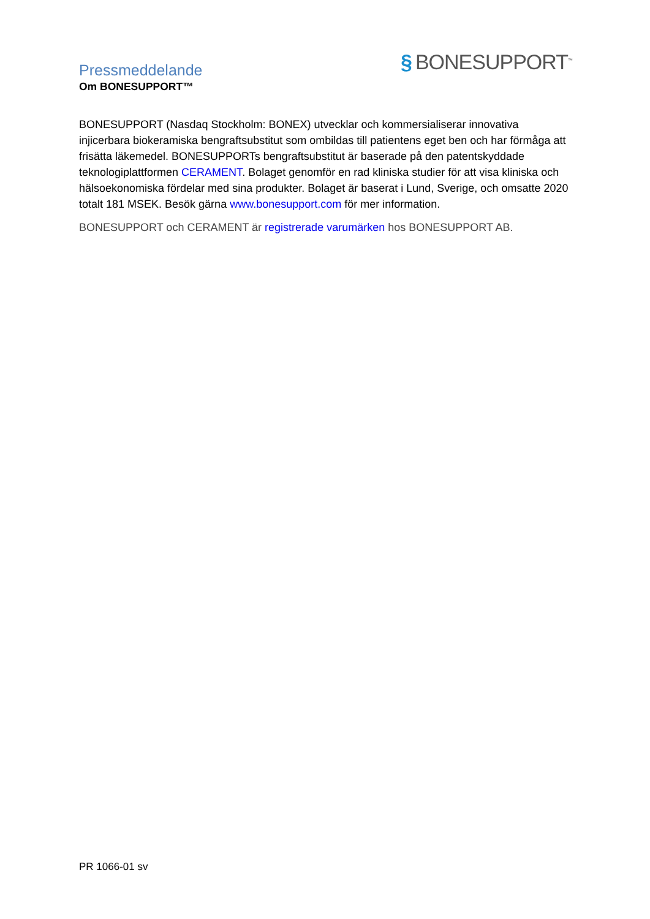Pressmeddelande
Om BONESUPPORT™
§ BONESUPPORT<sup>™</sup>
BONESUPPORT (Nasdaq Stockholm: BONEX) utvecklar och kommersialiserar innovativa injicerbara biokeramiska bengraftsubstitut som ombildas till patientens eget ben och har förmåga att frisätta läkemedel. BONESUPPORTs bengraftsubstitut är baserade på den patentskyddade teknologiplattformen CERAMENT. Bolaget genomför en rad kliniska studier för att visa kliniska och hälsoekonomiska fördelar med sina produkter. Bolaget är baserat i Lund, Sverige, och omsatte 2020 totalt 181 MSEK. Besök gärna www.bonesupport.com för mer information.
BONESUPPORT och CERAMENT är registrerade varumärken hos BONESUPPORT AB.
PR 1066-01 sv